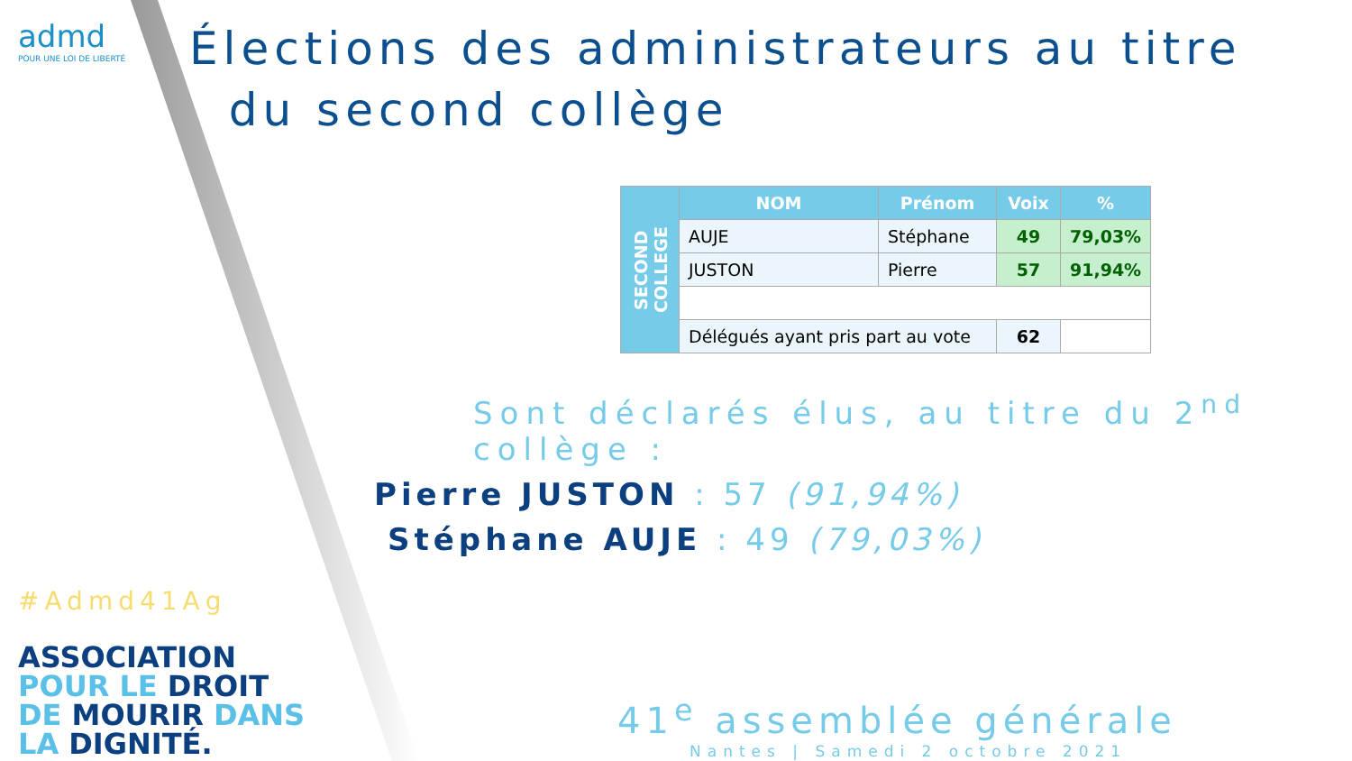admd
POUR UNE LOI DE LIBERTÉ
#Admd41Ag
ASSOCIATION
POUR LE DROIT
DE MOURIR DANS
LA DIGNITÉ.
Élections des administrateurs au titre
du second collège
| SECOND COLLEGE | NOM | Prénom | Voix | % |
| --- | --- | --- | --- | --- |
| | AUJE | Stéphane | 49 | 79,03% |
| | JUSTON | Pierre | 57 | 91,94% |
| | Délégués ayant pris part au vote | | 62 | |
Sont déclarés élus, au titre du 2<sup>nd</sup> collège :
Pierre JUSTON : 57 (91,94%)
Stéphane AUJE : 49 (79,03%)
41<sup>e</sup> assemblée générale
Nantes | Samedi 2 octobre 2021